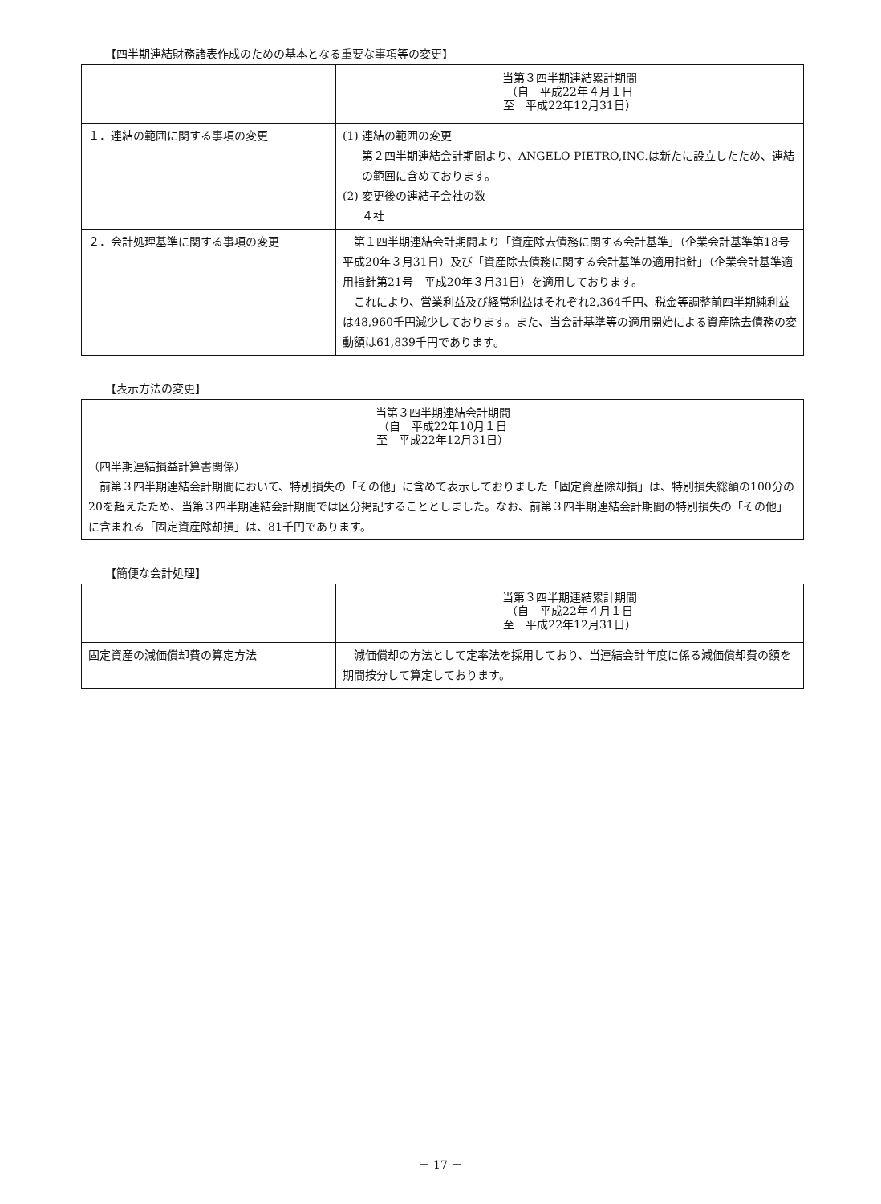【四半期連結財務諸表作成のための基本となる重要な事項等の変更】
| | 当第３四半期連結累計期間 （自 平成22年４月１日 至 平成22年12月31日） |
| --- | --- |
| １．連結の範囲に関する事項の変更 | (1) 連結の範囲の変更 第２四半期連結会計期間より、ANGELO PIETRO,INC.は新たに設立したため、連結の範囲に含めております。 (2) 変更後の連結子会社の数 ４社 |
| ２．会計処理基準に関する事項の変更 | 第１四半期連結会計期間より「資産除去債務に関する会計基準」（企業会計基準第18号 平成20年３月31日）及び「資産除去債務に関する会計基準の適用指針」（企業会計基準適用指針第21号 平成20年３月31日）を適用しております。 これにより、営業利益及び経常利益はそれぞれ2,364千円、税金等調整前四半期純利益は48,960千円減少しております。また、当会計基準等の適用開始による資産除去債務の変動額は61,839千円であります。 |
【表示方法の変更】
| 当第３四半期連結会計期間 （自 平成22年10月１日 至 平成22年12月31日） |
| --- |
| （四半期連結損益計算書関係） 前第３四半期連結会計期間において、特別損失の「その他」に含めて表示しておりました「固定資産除却損」は、特別損失総額の100分の20を超えたため、当第３四半期連結会計期間では区分掲記することとしました。なお、前第３四半期連結会計期間の特別損失の「その他」に含まれる「固定資産除却損」は、81千円であります。 |
【簡便な会計処理】
| | 当第３四半期連結累計期間 （自 平成22年４月１日 至 平成22年12月31日） |
| --- | --- |
| 固定資産の減価償却費の算定方法 | 減価償却の方法として定率法を採用しており、当連結会計年度に係る減価償却費の額を期間按分して算定しております。 |
－ 17 －